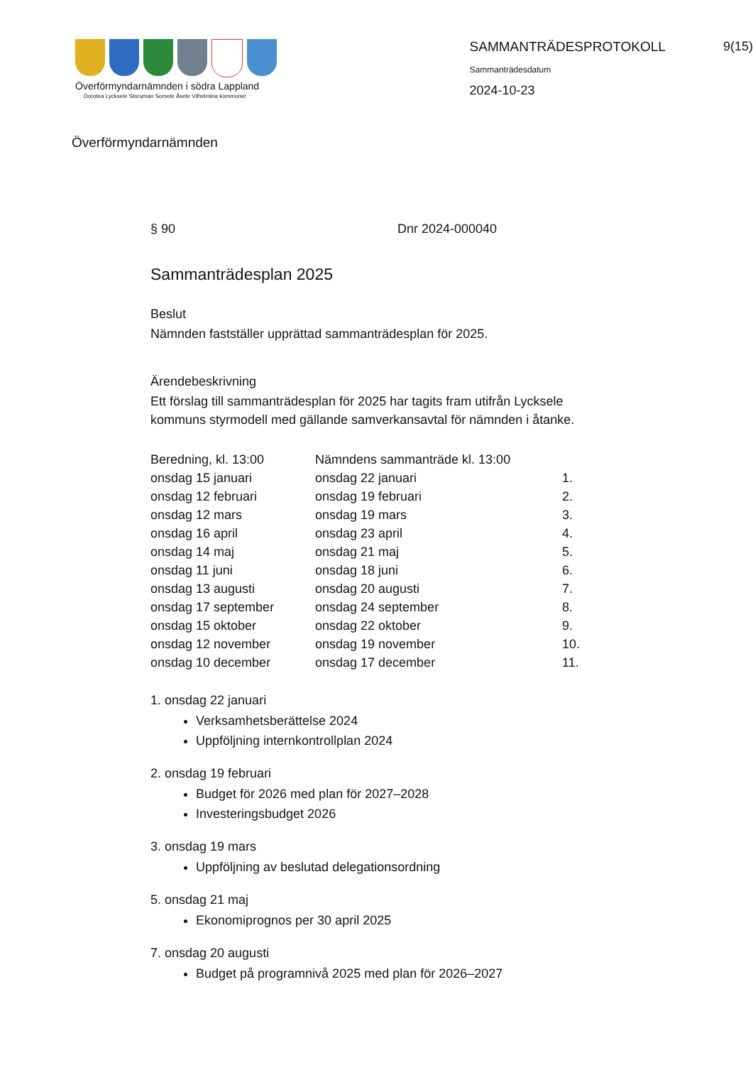Överförmyndarnämnden i södra Lappland
Dorotea Lycksele Storuman Sorsele Åsele Vilhelmina kommuner
SAMMANTRÄDESPROTOKOLL
Sammanträdesdatum
2024-10-23
9(15)
Överförmyndarnämnden
§ 90 Dnr 2024-000040
Sammanträdesplan 2025
Beslut
Nämnden fastställer upprättad sammanträdesplan för 2025.
Ärendebeskrivning
Ett förslag till sammanträdesplan för 2025 har tagits fram utifrån Lycksele kommuns styrmodell med gällande samverkansavtal för nämnden i åtanke.
| Beredning, kl. 13:00 | Nämndens sammanträde kl. 13:00 | |
| --- | --- | --- |
| onsdag 15 januari | onsdag 22 januari | 1. |
| onsdag 12 februari | onsdag 19 februari | 2. |
| onsdag 12 mars | onsdag 19 mars | 3. |
| onsdag 16 april | onsdag 23 april | 4. |
| onsdag 14 maj | onsdag 21 maj | 5. |
| onsdag 11 juni | onsdag 18 juni | 6. |
| onsdag 13 augusti | onsdag 20 augusti | 7. |
| onsdag 17 september | onsdag 24 september | 8. |
| onsdag 15 oktober | onsdag 22 oktober | 9. |
| onsdag 12 november | onsdag 19 november | 10. |
| onsdag 10 december | onsdag 17 december | 11. |
1. onsdag 22 januari
Verksamhetsberättelse 2024
Uppföljning internkontrollplan 2024
2. onsdag 19 februari
Budget för 2026 med plan för 2027–2028
Investeringsbudget 2026
3. onsdag 19 mars
Uppföljning av beslutad delegationsordning
5. onsdag 21 maj
Ekonomiprognos per 30 april 2025
7. onsdag 20 augusti
Budget på programnivå 2025 med plan för 2026–2027